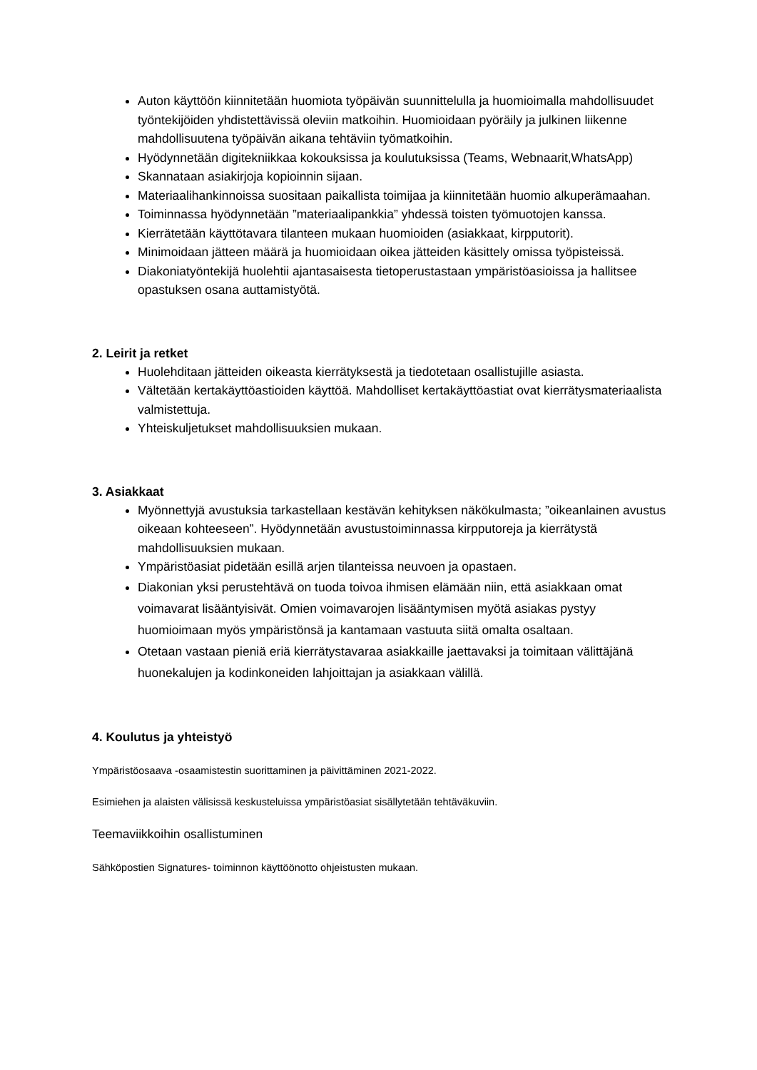Auton käyttöön kiinnitetään huomiota työpäivän suunnittelulla ja huomioimalla mahdollisuudet työntekijöiden yhdistettävissä oleviin matkoihin. Huomioidaan pyöräily ja julkinen liikenne mahdollisuutena työpäivän aikana tehtäviin työmatkoihin.
Hyödynnetään digitekniikkaa kokouksissa ja koulutuksissa (Teams, Webnaarit,WhatsApp)
Skannataan asiakirjoja kopioinnin sijaan.
Materiaalihankinnoissa suositaan paikallista toimijaa ja kiinnitetään huomio alkuperämaahan.
Toiminnassa hyödynnetään ”materiaalipankkia” yhdessä toisten työmuotojen kanssa.
Kierrätetään käyttötavara tilanteen mukaan huomioiden (asiakkaat, kirpputorit).
Minimoidaan jätteen määrä ja huomioidaan oikea jätteiden käsittely omissa työpisteissä.
Diakoniatyöntekijä huolehtii ajantasaisesta tietoperustastaan ympäristöasioissa ja hallitsee opastuksen osana auttamistyötä.
2. Leirit ja retket
Huolehditaan jätteiden oikeasta kierrätyksestä ja tiedotetaan osallistujille asiasta.
Vältetään kertakäyttöastioiden käyttöä. Mahdolliset kertakäyttöastiat ovat kierrätysmateriaalista valmistettuja.
Yhteiskuljetukset mahdollisuuksien mukaan.
3. Asiakkaat
Myönnettyjä avustuksia tarkastellaan kestävän kehityksen näkökulmasta; ”oikeanlainen avustus oikeaan kohteeseen”. Hyödynnetään avustustoiminnassa kirpputoreja ja kierrätystä mahdollisuuksien mukaan.
Ympäristöasiat pidetään esillä arjen tilanteissa neuvoen ja opastaen.
Diakonian yksi perustehtävä on tuoda toivoa ihmisen elämään niin, että asiakkaan omat voimavarat lisääntyisivät. Omien voimavarojen lisääntymisen myötä asiakas pystyy huomioimaan myös ympäristönsä ja kantamaan vastuuta siitä omalta osaltaan.
Otetaan vastaan pieniä eriä kierrätystavaraa asiakkaille jaettavaksi ja toimitaan välittäjänä huonekalujen ja kodinkoneiden lahjoittajan ja asiakkaan välillä.
4. Koulutus ja yhteistyö
Ympäristöosaava -osaamistestin suorittaminen ja päivittäminen 2021-2022.
Esimiehen ja alaisten välisissä keskusteluissa ympäristöasiat sisällytetään tehtäväkuviin.
Teemaviikkoihin osallistuminen
Sähköpostien Signatures- toiminnon käyttöönotto ohjeistusten mukaan.